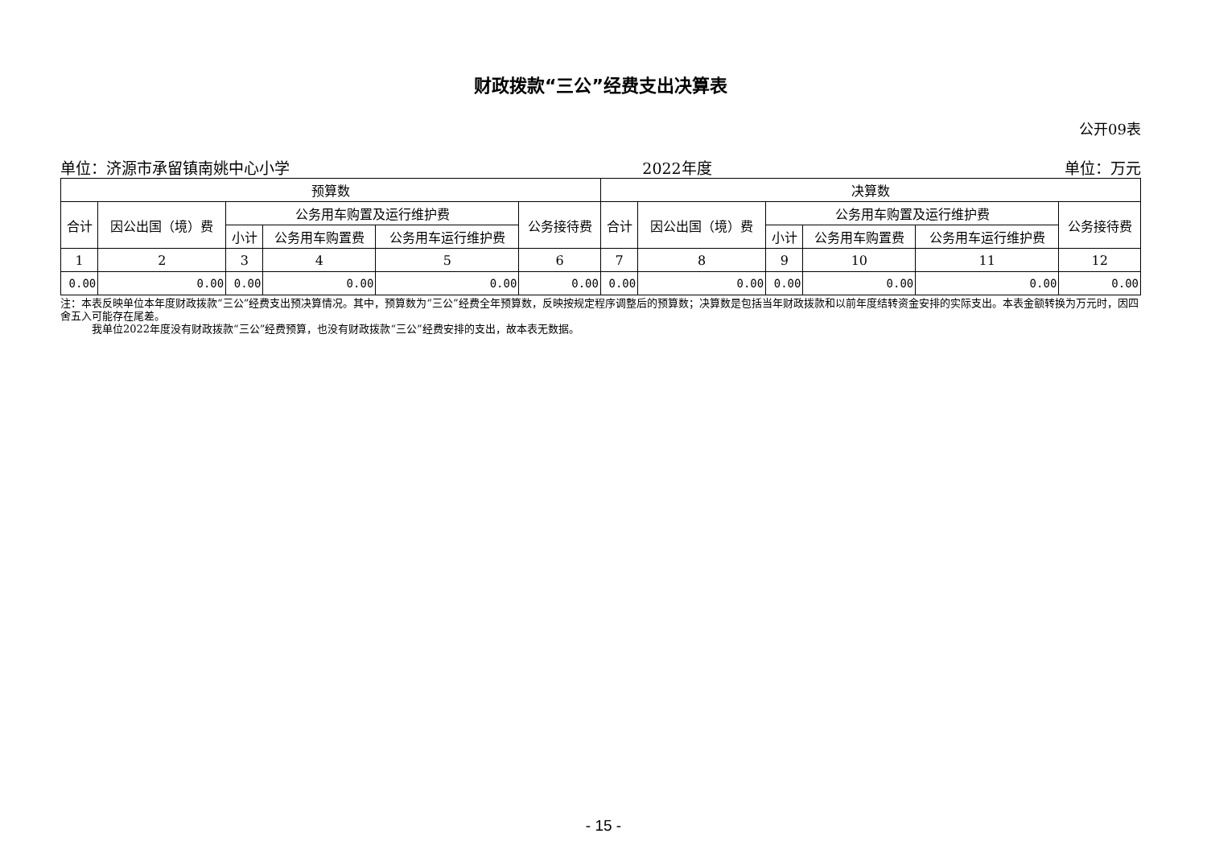财政拨款“三公”经费支出决算表
公开09表
单位：济源市承留镇南姚中心小学 2022年度 单位：万元
| 预算数 | | | | | | 决算数 | | | | | |
| --- | --- | --- | --- | --- | --- | --- | --- | --- | --- | --- | --- |
| 合计 | 因公出国（境）费 | 公务用车购置及运行维护费 | | | 公务接待费 | 合计 | 因公出国（境）费 | 公务用车购置及运行维护费 | | | 公务接待费 |
| | | 小计 | 公务用车购置费 | 公务用车运行维护费 | | | | 小计 | 公务用车购置费 | 公务用车运行维护费 | |
| 1 | 2 | 3 | 4 | 5 | 6 | 7 | 8 | 9 | 10 | 11 | 12 |
| 0.00 | 0.00 | 0.00 | 0.00 | 0.00 | 0.00 | 0.00 | 0.00 | 0.00 | 0.00 | 0.00 | 0.00 |
注：本表反映单位本年度财政拨款“三公”经费支出预决算情况。其中，预算数为“三公”经费全年预算数，反映按规定程序调整后的预算数；决算数是包括当年财政拨款和以前年度结转资金安排的实际支出。本表金额转换为万元时，因四舍五入可能存在尾差。
   我单位2022年度没有财政拨款“三公”经费预算，也没有财政拨款“三公”经费安排的支出，故本表无数据。
- 15 -